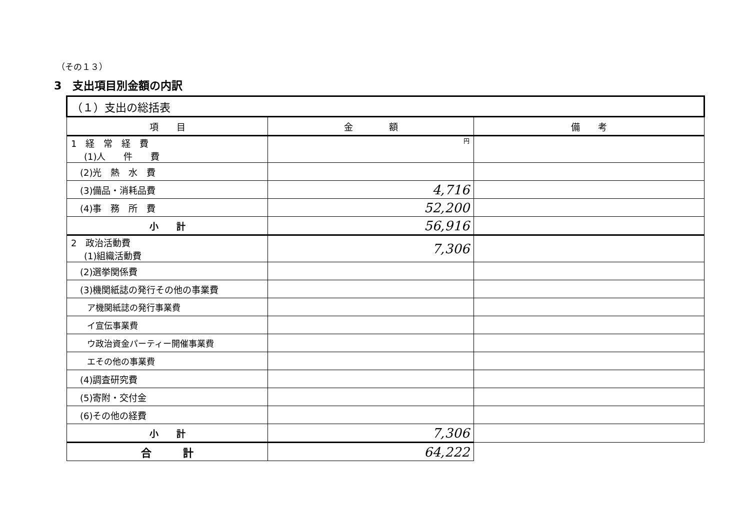（その１３）
3　支出項目別金額の内訳
| （１）支出の総括表 | | |
| 項 目 | 金 額 | 備 考 |
| 1 経 常 経 費 (1)人 件 費 | 円 | |
| (2)光 熱 水 費 | | |
| (3)備品・消耗品費 | 4,716 | |
| (4)事 務 所 費 | 52,200 | |
| 小 計 | 56,916 | |
| 2 政治活動費 (1)組織活動費 | 7,306 | |
| (2)選挙関係費 | | |
| (3)機関紙誌の発行その他の事業費 | | |
| ア機関紙誌の発行事業費 | | |
| イ宣伝事業費 | | |
| ウ政治資金パーティー開催事業費 | | |
| エその他の事業費 | | |
| (4)調査研究費 | | |
| (5)寄附・交付金 | | |
| (6)その他の経費 | | |
| 小 計 | 7,306 | |
| 合 計 | 64,222 | |